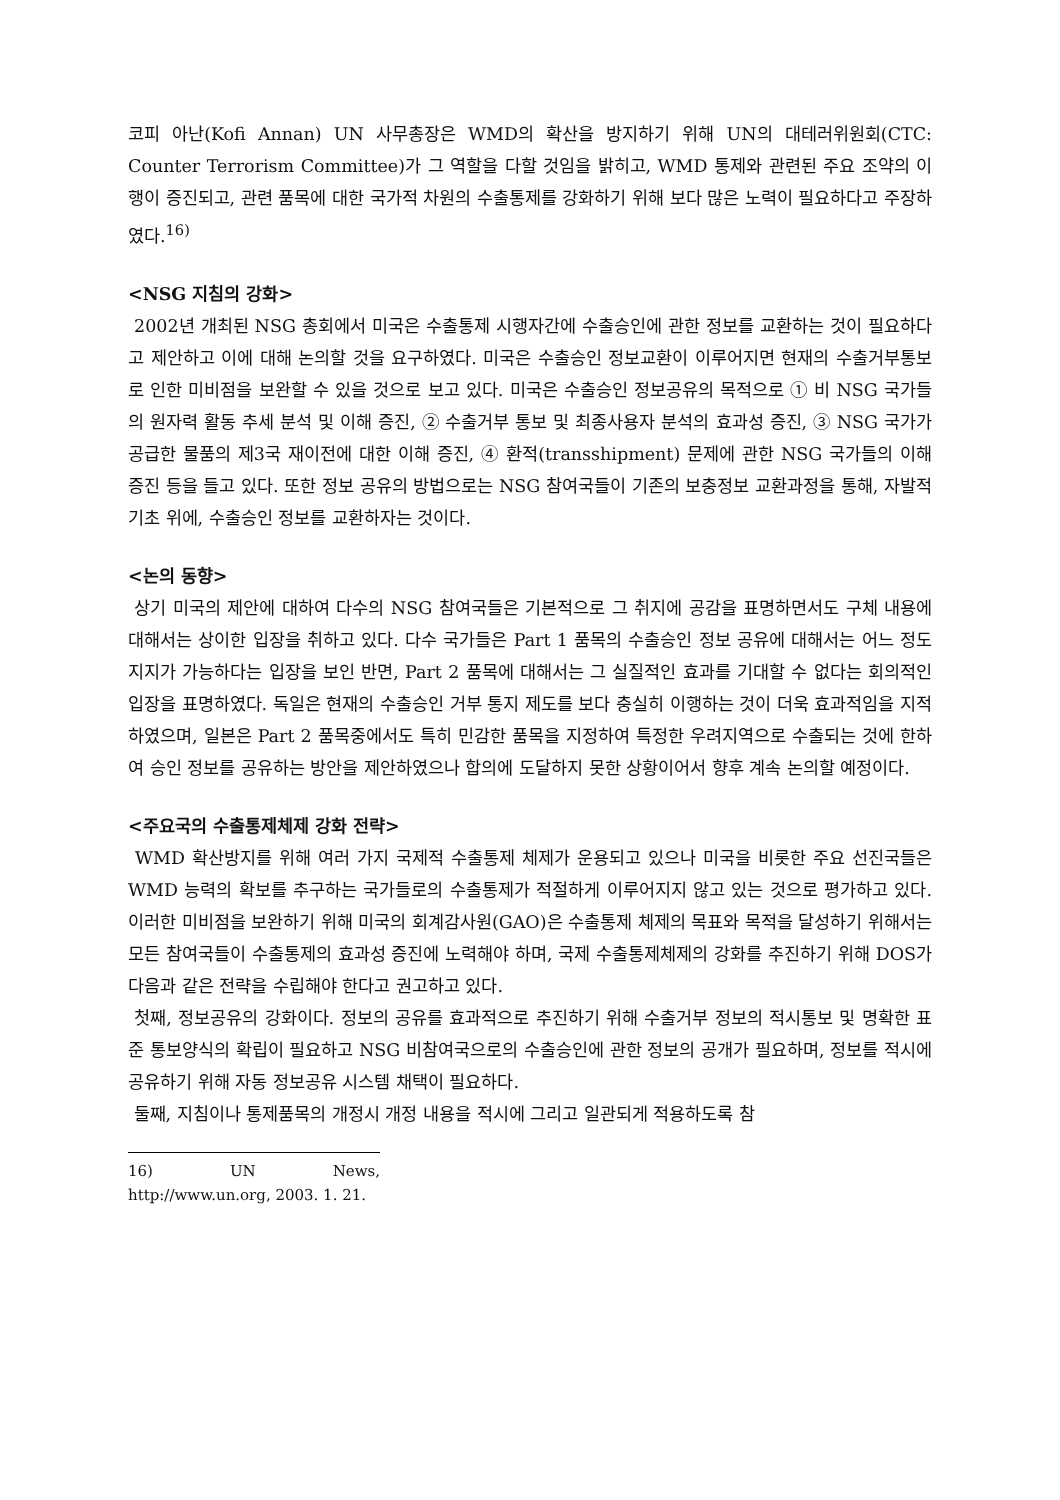코피 아난(Kofi Annan) UN 사무총장은 WMD의 확산을 방지하기 위해 UN의 대테러위원회(CTC: Counter Terrorism Committee)가 그 역할을 다할 것임을 밝히고, WMD 통제와 관련된 주요 조약의 이행이 증진되고, 관련 품목에 대한 국가적 차원의 수출통제를 강화하기 위해 보다 많은 노력이 필요하다고 주장하였다.<sup>16)</sup>
<NSG 지침의 강화>
2002년 개최된 NSG 총회에서 미국은 수출통제 시행자간에 수출승인에 관한 정보를 교환하는 것이 필요하다고 제안하고 이에 대해 논의할 것을 요구하였다. 미국은 수출승인 정보교환이 이루어지면 현재의 수출거부통보로 인한 미비점을 보완할 수 있을 것으로 보고 있다. 미국은 수출승인 정보공유의 목적으로 ① 비 NSG 국가들의 원자력 활동 추세 분석 및 이해 증진, ② 수출거부 통보 및 최종사용자 분석의 효과성 증진, ③ NSG 국가가 공급한 물품의 제3국 재이전에 대한 이해 증진, ④ 환적(transshipment) 문제에 관한 NSG 국가들의 이해 증진 등을 들고 있다. 또한 정보 공유의 방법으로는 NSG 참여국들이 기존의 보충정보 교환과정을 통해, 자발적 기초 위에, 수출승인 정보를 교환하자는 것이다.
<논의 동향>
상기 미국의 제안에 대하여 다수의 NSG 참여국들은 기본적으로 그 취지에 공감을 표명하면서도 구체 내용에 대해서는 상이한 입장을 취하고 있다. 다수 국가들은 Part 1 품목의 수출승인 정보 공유에 대해서는 어느 정도 지지가 가능하다는 입장을 보인 반면, Part 2 품목에 대해서는 그 실질적인 효과를 기대할 수 없다는 회의적인 입장을 표명하였다. 독일은 현재의 수출승인 거부 통지 제도를 보다 충실히 이행하는 것이 더욱 효과적임을 지적하였으며, 일본은 Part 2 품목중에서도 특히 민감한 품목을 지정하여 특정한 우려지역으로 수출되는 것에 한하여 승인 정보를 공유하는 방안을 제안하였으나 합의에 도달하지 못한 상황이어서 향후 계속 논의할 예정이다.
<주요국의 수출통제체제 강화 전략>
WMD 확산방지를 위해 여러 가지 국제적 수출통제 체제가 운용되고 있으나 미국을 비롯한 주요 선진국들은 WMD 능력의 확보를 추구하는 국가들로의 수출통제가 적절하게 이루어지지 않고 있는 것으로 평가하고 있다. 이러한 미비점을 보완하기 위해 미국의 회계감사원(GAO)은 수출통제 체제의 목표와 목적을 달성하기 위해서는 모든 참여국들이 수출통제의 효과성 증진에 노력해야 하며, 국제 수출통제체제의 강화를 추진하기 위해 DOS가 다음과 같은 전략을 수립해야 한다고 권고하고 있다.
첫째, 정보공유의 강화이다. 정보의 공유를 효과적으로 추진하기 위해 수출거부 정보의 적시통보 및 명확한 표준 통보양식의 확립이 필요하고 NSG 비참여국으로의 수출승인에 관한 정보의 공개가 필요하며, 정보를 적시에 공유하기 위해 자동 정보공유 시스템 채택이 필요하다.
둘째, 지침이나 통제품목의 개정시 개정 내용을 적시에 그리고 일관되게 적용하도록 참
16) UN News, http://www.un.org, 2003. 1. 21.